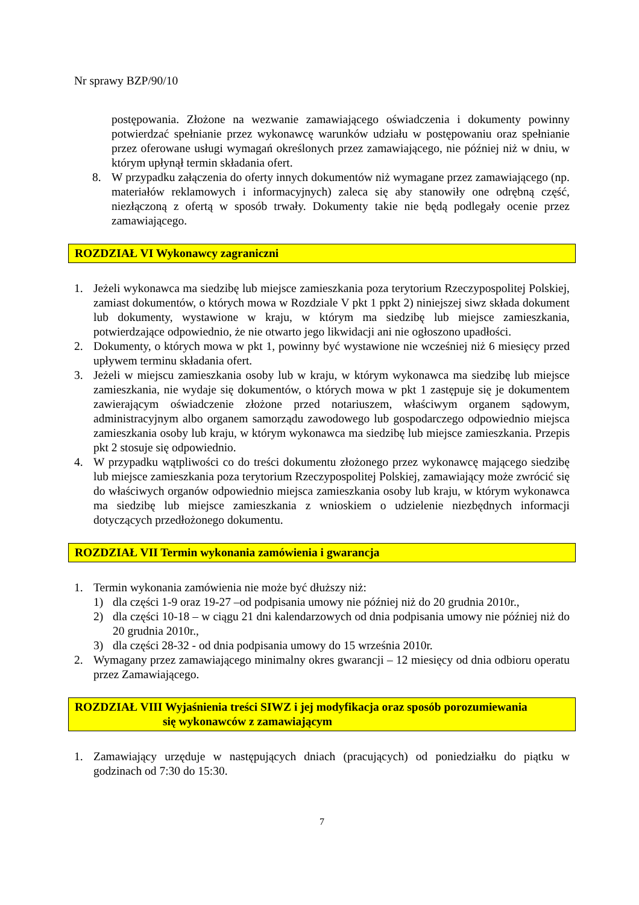Nr sprawy BZP/90/10
postępowania. Złożone na wezwanie zamawiającego oświadczenia i dokumenty powinny potwierdzać spełnianie przez wykonawcę warunków udziału w postępowaniu oraz spełnianie przez oferowane usługi wymagań określonych przez zamawiającego, nie później niż w dniu, w którym upłynął termin składania ofert.
8. W przypadku załączenia do oferty innych dokumentów niż wymagane przez zamawiającego (np. materiałów reklamowych i informacyjnych) zaleca się aby stanowiły one odrębną część, niezłączoną z ofertą w sposób trwały. Dokumenty takie nie będą podlegały ocenie przez zamawiającego.
ROZDZIAŁ VI Wykonawcy zagraniczni
1. Jeżeli wykonawca ma siedzibę lub miejsce zamieszkania poza terytorium Rzeczypospolitej Polskiej, zamiast dokumentów, o których mowa w Rozdziale V pkt 1 ppkt 2) niniejszej siwz składa dokument lub dokumenty, wystawione w kraju, w którym ma siedzibę lub miejsce zamieszkania, potwierdzające odpowiednio, że nie otwarto jego likwidacji ani nie ogłoszono upadłości.
2. Dokumenty, o których mowa w pkt 1, powinny być wystawione nie wcześniej niż 6 miesięcy przed upływem terminu składania ofert.
3. Jeżeli w miejscu zamieszkania osoby lub w kraju, w którym wykonawca ma siedzibę lub miejsce zamieszkania, nie wydaje się dokumentów, o których mowa w pkt 1 zastępuje się je dokumentem zawierającym oświadczenie złożone przed notariuszem, właściwym organem sądowym, administracyjnym albo organem samorządu zawodowego lub gospodarczego odpowiednio miejsca zamieszkania osoby lub kraju, w którym wykonawca ma siedzibę lub miejsce zamieszkania. Przepis pkt 2 stosuje się odpowiednio.
4. W przypadku wątpliwości co do treści dokumentu złożonego przez wykonawcę mającego siedzibę lub miejsce zamieszkania poza terytorium Rzeczypospolitej Polskiej, zamawiający może zwrócić się do właściwych organów odpowiednio miejsca zamieszkania osoby lub kraju, w którym wykonawca ma siedzibę lub miejsce zamieszkania z wnioskiem o udzielenie niezbędnych informacji dotyczących przedłożonego dokumentu.
ROZDZIAŁ VII Termin wykonania zamówienia i gwarancja
1. Termin wykonania zamówienia nie może być dłuższy niż:
1) dla części 1-9 oraz 19-27 –od podpisania umowy nie później niż do 20 grudnia 2010r.,
2) dla części 10-18 – w ciągu 21 dni kalendarzowych od dnia podpisania umowy nie później niż do 20 grudnia 2010r.,
3) dla części 28-32 - od dnia podpisania umowy do 15 września 2010r.
2. Wymagany przez zamawiającego minimalny okres gwarancji – 12 miesięcy od dnia odbioru operatu przez Zamawiającego.
ROZDZIAŁ VIII Wyjaśnienia treści SIWZ i jej modyfikacja oraz sposób porozumiewania
się wykonawców z zamawiającym
1. Zamawiający urzęduje w następujących dniach (pracujących) od poniedziałku do piątku w godzinach od 7:30 do 15:30.
7